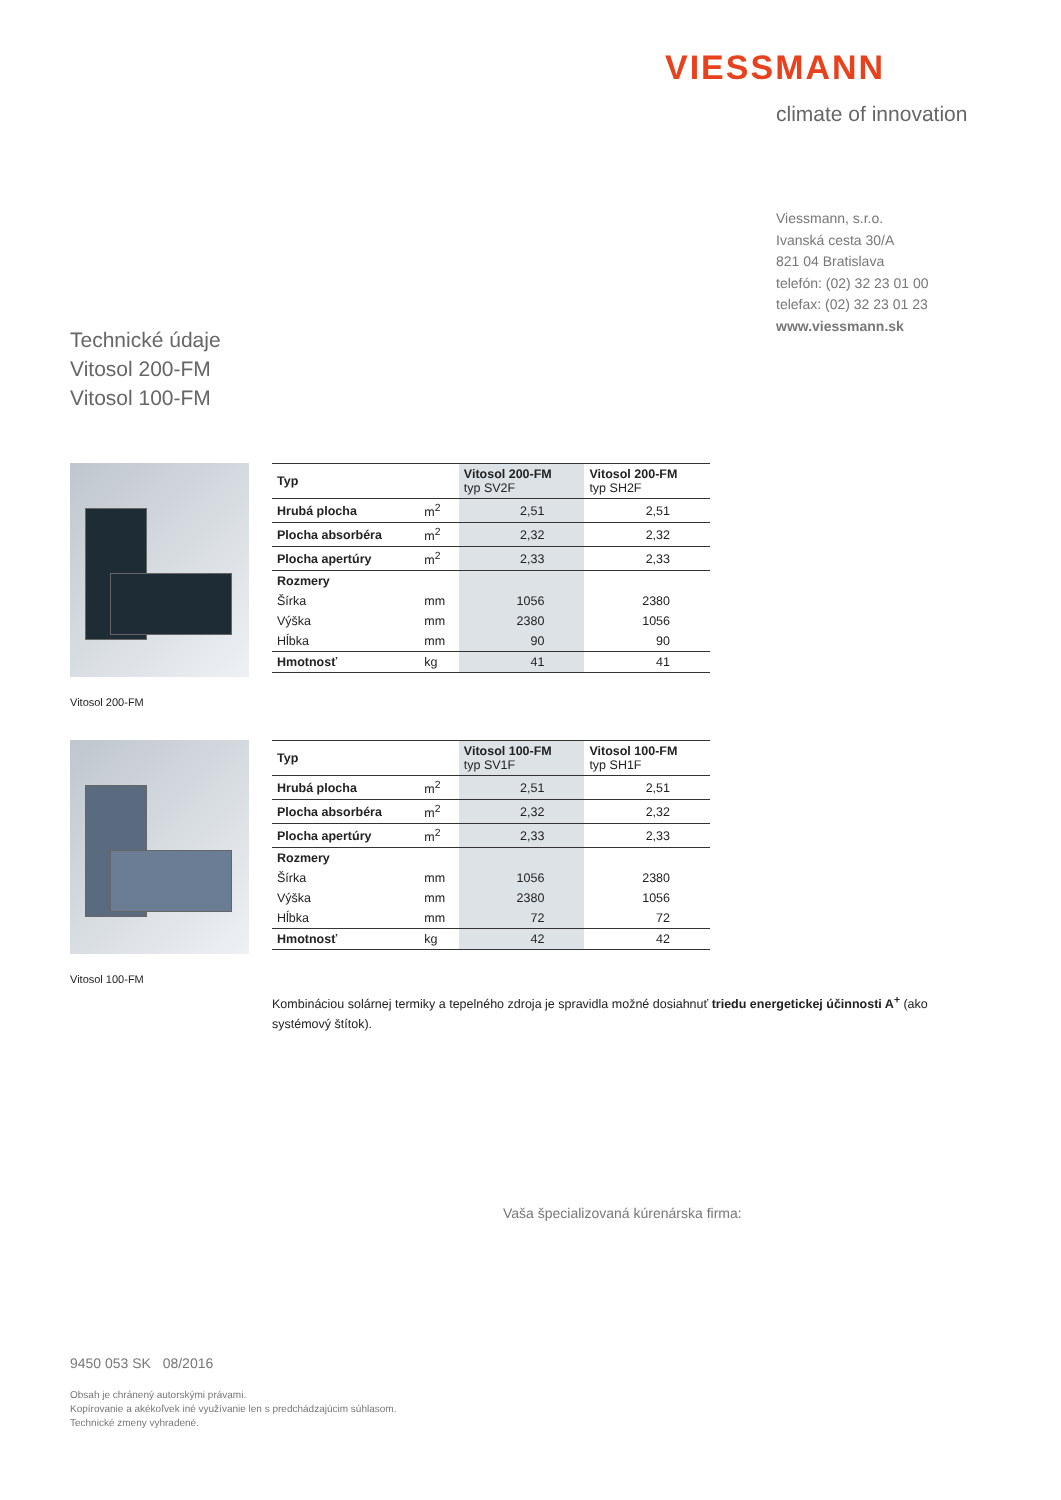VIESSMANN
climate of innovation
Viessmann, s.r.o.
Ivanská cesta 30/A
821 04 Bratislava
telefón: (02) 32 23 01 00
telefax: (02) 32 23 01 23
www.viessmann.sk
Technické údaje
Vitosol 200-FM
Vitosol 100-FM
Vitosol 200-FM
| Typ | | Vitosol 200-FM typ SV2F | Vitosol 200-FM typ SH2F |
| Hrubá plocha | m<sup>2</sup> | 2,51 | 2,51 |
| Plocha absorbéra | m<sup>2</sup> | 2,32 | 2,32 |
| Plocha apertúry | m<sup>2</sup> | 2,33 | 2,33 |
| Rozmery | | | |
| Šírka | mm | 1056 | 2380 |
| Výška | mm | 2380 | 1056 |
| Hĺbka | mm | 90 | 90 |
| Hmotnosť | kg | 41 | 41 |
Vitosol 100-FM
| Typ | | Vitosol 100-FM typ SV1F | Vitosol 100-FM typ SH1F |
| Hrubá plocha | m<sup>2</sup> | 2,51 | 2,51 |
| Plocha absorbéra | m<sup>2</sup> | 2,32 | 2,32 |
| Plocha apertúry | m<sup>2</sup> | 2,33 | 2,33 |
| Rozmery | | | |
| Šírka | mm | 1056 | 2380 |
| Výška | mm | 2380 | 1056 |
| Hĺbka | mm | 72 | 72 |
| Hmotnosť | kg | 42 | 42 |
Kombináciou solárnej termiky a tepelného zdroja je spravidla možné dosiahnuť triedu energetickej účinnosti A<sup>+</sup> (ako systémový štítok).
Vaša špecializovaná kúrenárska firma:
9450 053 SK 08/2016
Obsah je chránený autorskými právami.
Kopírovanie a akékoľvek iné využívanie len s predchádzajúcim súhlasom.
Technické zmeny vyhradené.